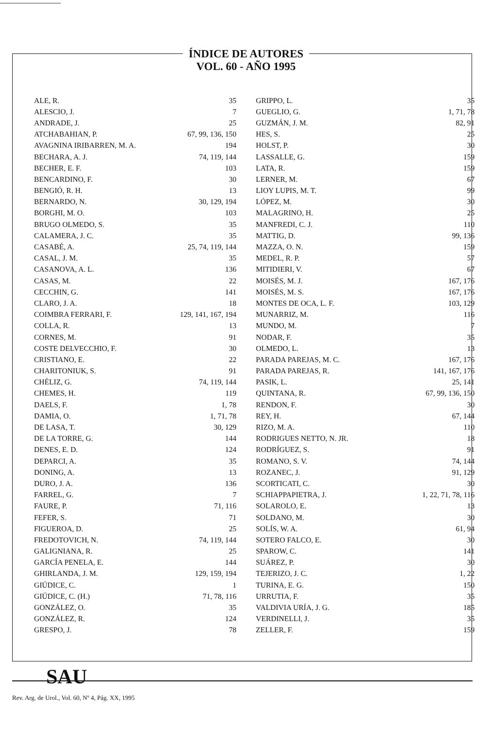ÍNDICE DE AUTORES
VOL. 60 - AÑO 1995
| ALE, R. | 35 |
| ALESCIO, J. | 7 |
| ANDRADE, J. | 25 |
| ATCHABAHIAN, P. | 67, 99, 136, 150 |
| AVAGNINA IRIBARREN, M. A. | 194 |
| BECHARA, A. J. | 74, 119, 144 |
| BECHER, E. F. | 103 |
| BENCARDINO, F. | 30 |
| BENGIÓ, R. H. | 13 |
| BERNARDO, N. | 30, 129, 194 |
| BORGHI, M. O. | 103 |
| BRUGO OLMEDO, S. | 35 |
| CALAMERA, J. C. | 35 |
| CASABÉ, A. | 25, 74, 119, 144 |
| CASAL, J. M. | 35 |
| CASANOVA, A. L. | 136 |
| CASAS, M. | 22 |
| CECCHIN, G. | 141 |
| CLARO, J. A. | 18 |
| COIMBRA FERRARI, F. | 129, 141, 167, 194 |
| COLLA, R. | 13 |
| CORNES, M. | 91 |
| COSTE DELVECCHIO, F. | 30 |
| CRISTIANO, E. | 22 |
| CHARITONIUK, S. | 91 |
| CHÉLIZ, G. | 74, 119, 144 |
| CHEMES, H. | 119 |
| DAELS, F. | 1, 78 |
| DAMIA, O. | 1, 71, 78 |
| DE LASA, T. | 30, 129 |
| DE LA TORRE, G. | 144 |
| DENES, E. D. | 124 |
| DEPARCI, A. | 35 |
| DONING, A. | 13 |
| DURO, J. A. | 136 |
| FARREL, G. | 7 |
| FAURE, P. | 71, 116 |
| FEFER, S. | 71 |
| FIGUEROA, D. | 25 |
| FREDOTOVICH, N. | 74, 119, 144 |
| GALIGNIANA, R. | 25 |
| GARCÍA PENELA, E. | 144 |
| GHIRLANDA, J. M. | 129, 159, 194 |
| GIÚDICE, C. | 1 |
| GIÚDICE, C. (H.) | 71, 78, 116 |
| GONZÁLEZ, O. | 35 |
| GONZÁLEZ, R. | 124 |
| GRESPO, J. | 78 |
| GRIPPO, L. | 35 |
| GUEGLIO, G. | 1, 71, 78 |
| GUZMÁN, J. M. | 82, 91 |
| HES, S. | 25 |
| HOLST, P. | 30 |
| LASSALLE, G. | 159 |
| LATA, R. | 159 |
| LERNER, M. | 67 |
| LIOY LUPIS, M. T. | 99 |
| LÓPEZ, M. | 30 |
| MALAGRINO, H. | 25 |
| MANFREDI, C. J. | 110 |
| MATTIG, D. | 99, 136 |
| MAZZA, O. N. | 159 |
| MEDEL, R. P. | 57 |
| MITIDIERI, V. | 67 |
| MOISÉS, M. J. | 167, 176 |
| MOISÉS, M. S. | 167, 176 |
| MONTES DE OCA, L. F. | 103, 129 |
| MUNARRIZ, M. | 116 |
| MUNDO, M. | 7 |
| NODAR, F. | 35 |
| OLMEDO, L. | 13 |
| PARADA PAREJAS, M. C. | 167, 176 |
| PARADA PAREJAS, R. | 141, 167, 176 |
| PASIK, L. | 25, 141 |
| QUINTANA, R. | 67, 99, 136, 150 |
| RENDON, F. | 30 |
| REY, H. | 67, 144 |
| RIZO, M. A. | 110 |
| RODRIGUES NETTO, N. JR. | 18 |
| RODRÍGUEZ, S. | 91 |
| ROMANO, S. V. | 74, 144 |
| ROZANEC, J. | 91, 129 |
| SCORTICATI, C. | 30 |
| SCHIAPPAPIETRA, J. | 1, 22, 71, 78, 116 |
| SOLAROLO, E. | 13 |
| SOLDANO, M. | 30 |
| SOLÍS, W. A. | 61, 94 |
| SOTERO FALCO, E. | 30 |
| SPAROW, C. | 141 |
| SUÁREZ, P. | 30 |
| TEJERIZO, J. C. | 1, 22 |
| TURINA, E. G. | 150 |
| URRUTIA, F. | 35 |
| VALDIVIA URÍA, J. G. | 185 |
| VERDINELLI, J. | 35 |
| ZELLER, F. | 159 |
SAU
Rev. Arg. de Urol., Vol. 60, Nº 4, Pág. XX, 1995